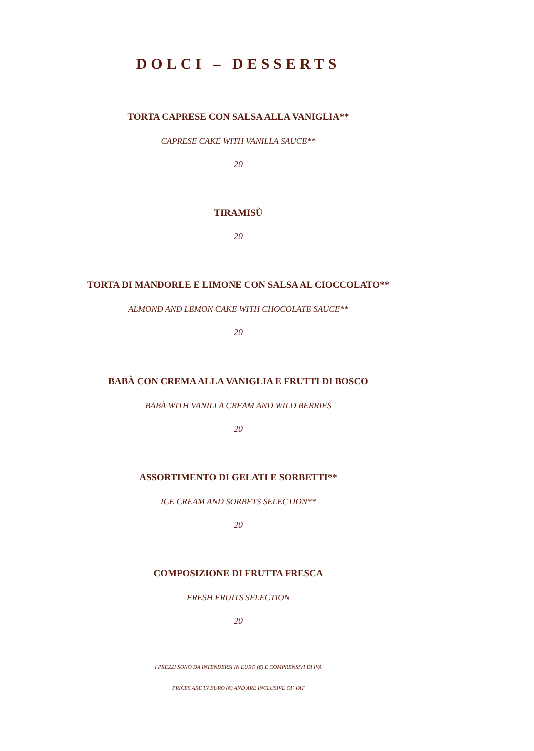DOLCI – DESSERTS
TORTA CAPRESE CON SALSA ALLA VANIGLIA**
CAPRESE CAKE WITH VANILLA SAUCE**
20
TIRAMISÙ
20
TORTA DI MANDORLE E LIMONE CON SALSA AL CIOCCOLATO**
ALMOND AND LEMON CAKE WITH CHOCOLATE SAUCE**
20
BABÀ CON CREMA ALLA VANIGLIA E FRUTTI DI BOSCO
BABÀ WITH VANILLA CREAM AND WILD BERRIES
20
ASSORTIMENTO DI GELATI E SORBETTI**
ICE CREAM AND SORBETS SELECTION**
20
COMPOSIZIONE DI FRUTTA FRESCA
FRESH FRUITS SELECTION
20
I PREZZI SONO DA INTENDERSI IN EURO (€) E COMPRENSIVI DI IVA
PRICES ARE IN EURO (€) AND ARE INCLUSIVE OF VAT